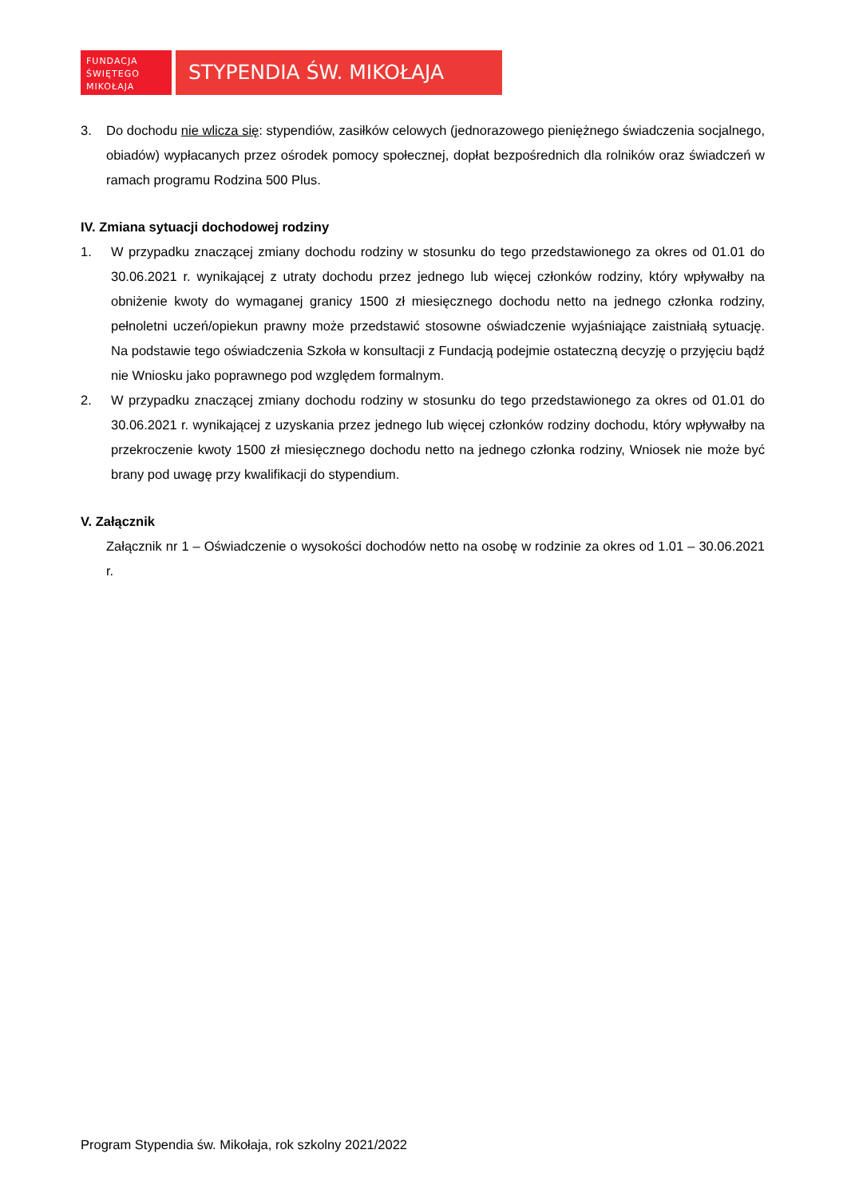FUNDACJA
ŚWIĘTEGO
MIKOŁAJA
STYPENDIA ŚW. MIKOŁAJA
3. Do dochodu nie wlicza się: stypendiów, zasiłków celowych (jednorazowego pieniężnego świadczenia socjalnego, obiadów) wypłacanych przez ośrodek pomocy społecznej, dopłat bezpośrednich dla rolników oraz świadczeń w ramach programu Rodzina 500 Plus.
IV. Zmiana sytuacji dochodowej rodziny
1. W przypadku znaczącej zmiany dochodu rodziny w stosunku do tego przedstawionego za okres od 01.01 do 30.06.2021 r. wynikającej z utraty dochodu przez jednego lub więcej członków rodziny, który wpływałby na obniżenie kwoty do wymaganej granicy 1500 zł miesięcznego dochodu netto na jednego członka rodziny, pełnoletni uczeń/opiekun prawny może przedstawić stosowne oświadczenie wyjaśniające zaistniałą sytuację. Na podstawie tego oświadczenia Szkoła w konsultacji z Fundacją podejmie ostateczną decyzję o przyjęciu bądź nie Wniosku jako poprawnego pod względem formalnym.
2. W przypadku znaczącej zmiany dochodu rodziny w stosunku do tego przedstawionego za okres od 01.01 do 30.06.2021 r. wynikającej z uzyskania przez jednego lub więcej członków rodziny dochodu, który wpływałby na przekroczenie kwoty 1500 zł miesięcznego dochodu netto na jednego członka rodziny, Wniosek nie może być brany pod uwagę przy kwalifikacji do stypendium.
V. Załącznik
Załącznik nr 1 – Oświadczenie o wysokości dochodów netto na osobę w rodzinie za okres od 1.01 – 30.06.2021 r.
Program Stypendia św. Mikołaja, rok szkolny 2021/2022